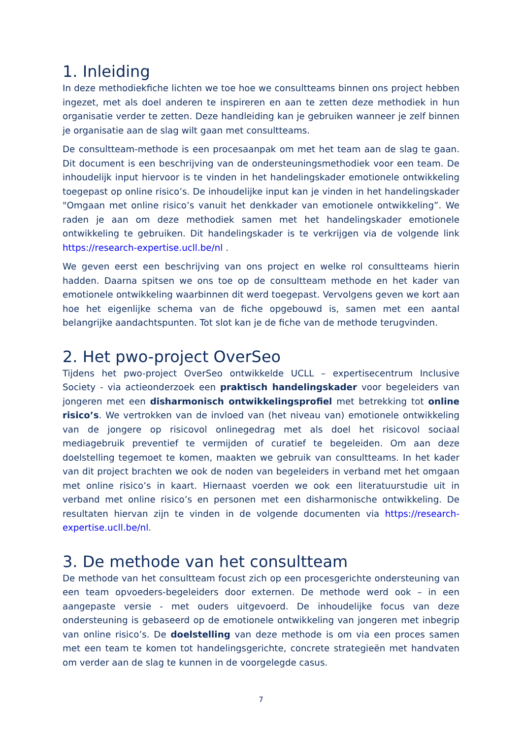1. Inleiding
In deze methodiekfiche lichten we toe hoe we consultteams binnen ons project hebben ingezet, met als doel anderen te inspireren en aan te zetten deze methodiek in hun organisatie verder te zetten. Deze handleiding kan je gebruiken wanneer je zelf binnen je organisatie aan de slag wilt gaan met consultteams.
De consultteam-methode is een procesaanpak om met het team aan de slag te gaan. Dit document is een beschrijving van de ondersteuningsmethodiek voor een team. De inhoudelijk input hiervoor is te vinden in het handelingskader emotionele ontwikkeling toegepast op online risico’s. De inhoudelijke input kan je vinden in het handelingskader "Omgaan met online risico’s vanuit het denkkader van emotionele ontwikkeling”. We raden je aan om deze methodiek samen met het handelingskader emotionele ontwikkeling te gebruiken. Dit handelingskader is te verkrijgen via de volgende link https://research-expertise.ucll.be/nl .
We geven eerst een beschrijving van ons project en welke rol consultteams hierin hadden. Daarna spitsen we ons toe op de consultteam methode en het kader van emotionele ontwikkeling waarbinnen dit werd toegepast. Vervolgens geven we kort aan hoe het eigenlijke schema van de fiche opgebouwd is, samen met een aantal belangrijke aandachtspunten. Tot slot kan je de fiche van de methode terugvinden.
2. Het pwo-project OverSeo
Tijdens het pwo-project OverSeo ontwikkelde UCLL – expertisecentrum Inclusive Society - via actieonderzoek een praktisch handelingskader voor begeleiders van jongeren met een disharmonisch ontwikkelingsprofiel met betrekking tot online risico’s. We vertrokken van de invloed van (het niveau van) emotionele ontwikkeling van de jongere op risicovol onlinegedrag met als doel het risicovol sociaal mediagebruik preventief te vermijden of curatief te begeleiden. Om aan deze doelstelling tegemoet te komen, maakten we gebruik van consultteams. In het kader van dit project brachten we ook de noden van begeleiders in verband met het omgaan met online risico’s in kaart. Hiernaast voerden we ook een literatuurstudie uit in verband met online risico’s en personen met een disharmonische ontwikkeling. De resultaten hiervan zijn te vinden in de volgende documenten via https://research-expertise.ucll.be/nl.
3. De methode van het consultteam
De methode van het consultteam focust zich op een procesgerichte ondersteuning van een team opvoeders-begeleiders door externen. De methode werd ook – in een aangepaste versie - met ouders uitgevoerd. De inhoudelijke focus van deze ondersteuning is gebaseerd op de emotionele ontwikkeling van jongeren met inbegrip van online risico’s. De doelstelling van deze methode is om via een proces samen met een team te komen tot handelingsgerichte, concrete strategieën met handvaten om verder aan de slag te kunnen in de voorgelegde casus.
7